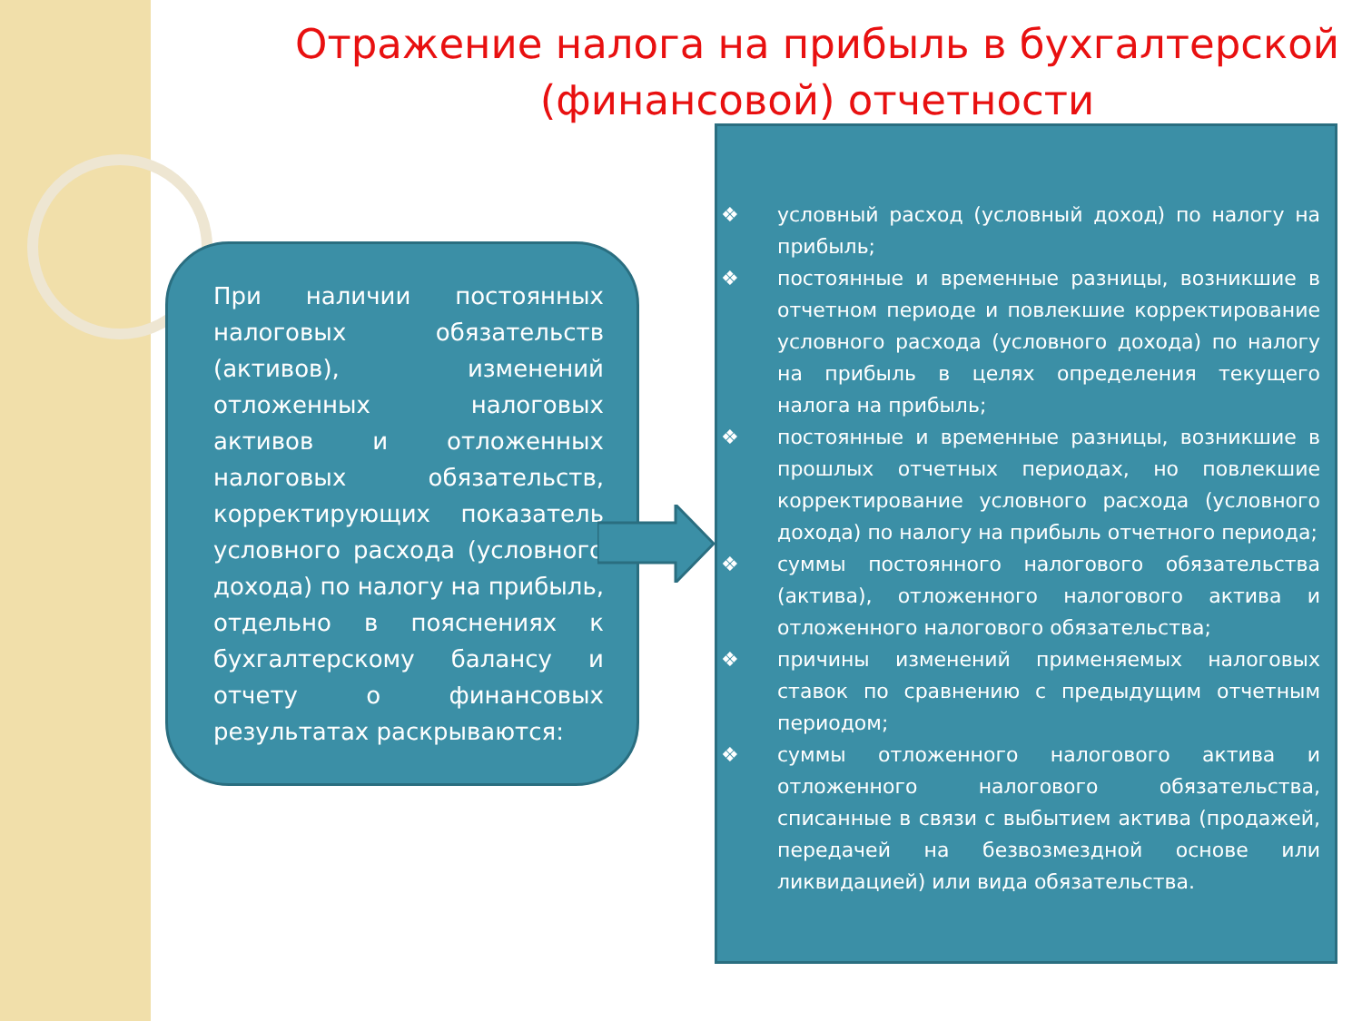Отражение налога на прибыль в бухгалтерской (финансовой) отчетности
При наличии постоянных налоговых обязательств (активов), изменений отложенных налоговых активов и отложенных налоговых обязательств, корректирующих показатель условного расхода (условного дохода) по налогу на прибыль, отдельно в пояснениях к бухгалтерскому балансу и отчету о финансовых результатах раскрываются:
❖ условный расход (условный доход) по налогу на прибыль;
❖ постоянные и временные разницы, возникшие в отчетном периоде и повлекшие корректирование условного расхода (условного дохода) по налогу на прибыль в целях определения текущего налога на прибыль;
❖ постоянные и временные разницы, возникшие в прошлых отчетных периодах, но повлекшие корректирование условного расхода (условного дохода) по налогу на прибыль отчетного периода;
❖ суммы постоянного налогового обязательства (актива), отложенного налогового актива и отложенного налогового обязательства;
❖ причины изменений применяемых налоговых ставок по сравнению с предыдущим отчетным периодом;
❖ суммы отложенного налогового актива и отложенного налогового обязательства, списанные в связи с выбытием актива (продажей, передачей на безвозмездной основе или ликвидацией) или вида обязательства.